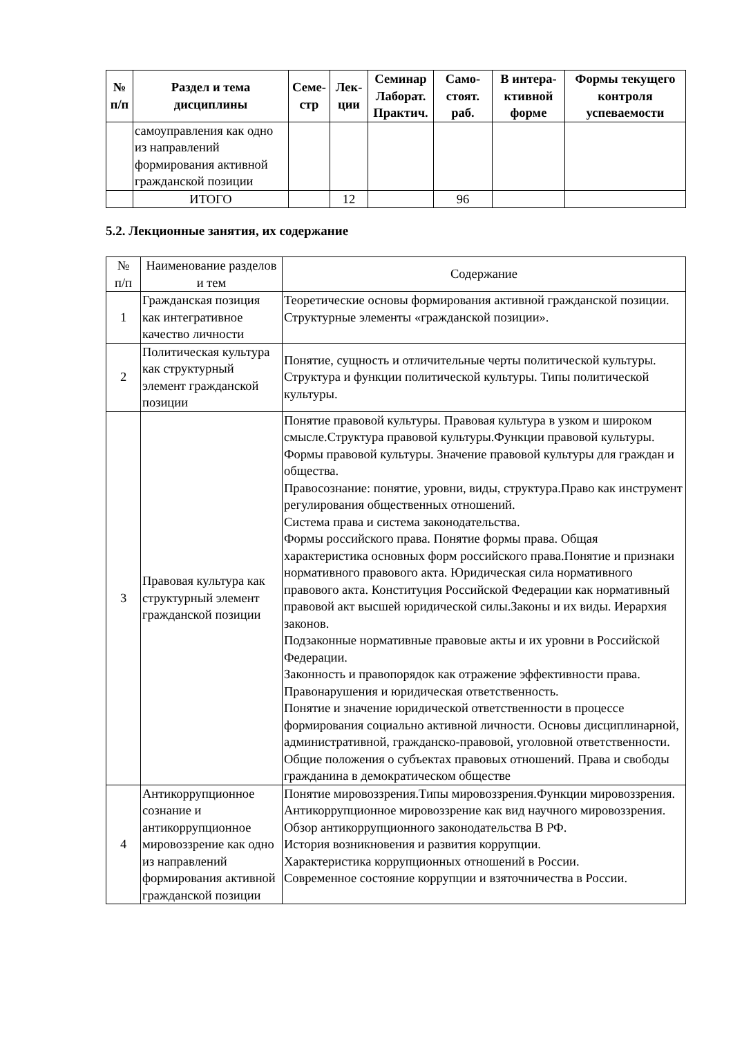| № п/п | Раздел и тема дисциплины | Семе- стр | Лек- ции | Семинар Лаборат. Практич. | Само- стоят. раб. | В интера- ктивной форме | Формы текущего контроля успеваемости |
| --- | --- | --- | --- | --- | --- | --- | --- |
| | самоуправления как одно из направлений формирования активной гражданской позиции | | | | | | |
| | ИТОГО | | 12 | | 96 | | |
5.2. Лекционные занятия, их содержание
| № п/п | Наименование разделов и тем | Содержание |
| --- | --- | --- |
| 1 | Гражданская позиция как интегративное качество личности | Теоретические основы формирования активной гражданской позиции. Структурные элементы «гражданской позиции». |
| 2 | Политическая культура как структурный элемент гражданской позиции | Понятие, сущность и отличительные черты политической культуры. Структура и функции политической культуры. Типы политической культуры. |
| 3 | Правовая культура как структурный элемент гражданской позиции | Понятие правовой культуры. Правовая культура в узком и широком смысле.Структура правовой культуры.Функции правовой культуры. Формы правовой культуры. Значение правовой культуры для граждан и общества. Правосознание: понятие, уровни, виды, структура.Право как инструмент регулирования общественных отношений. Система права и система законодательства. Формы российского права. Понятие формы права. Общая характеристика основных форм российского права.Понятие и признаки нормативного правового акта. Юридическая сила нормативного правового акта. Конституция Российской Федерации как нормативный правовой акт высшей юридической силы.Законы и их виды. Иерархия законов. Подзаконные нормативные правовые акты и их уровни в Российской Федерации. Законность и правопорядок как отражение эффективности права. Правонарушения и юридическая ответственность. Понятие и значение юридической ответственности в процессе формирования социально активной личности. Основы дисциплинарной, административной, гражданско-правовой, уголовной ответственности. Общие положения о субъектах правовых отношений. Права и свободы гражданина в демократическом обществе |
| 4 | Антикоррупционное сознание и антикоррупционное мировоззрение как одно из направлений формирования активной гражданской позиции | Понятие мировоззрения.Типы мировоззрения.Функции мировоззрения. Антикоррупционное мировоззрение как вид научного мировоззрения. Обзор антикоррупционного законодательства В РФ. История возникновения и развития коррупции. Характеристика коррупционных отношений в России. Современное состояние коррупции и взяточничества в России. |